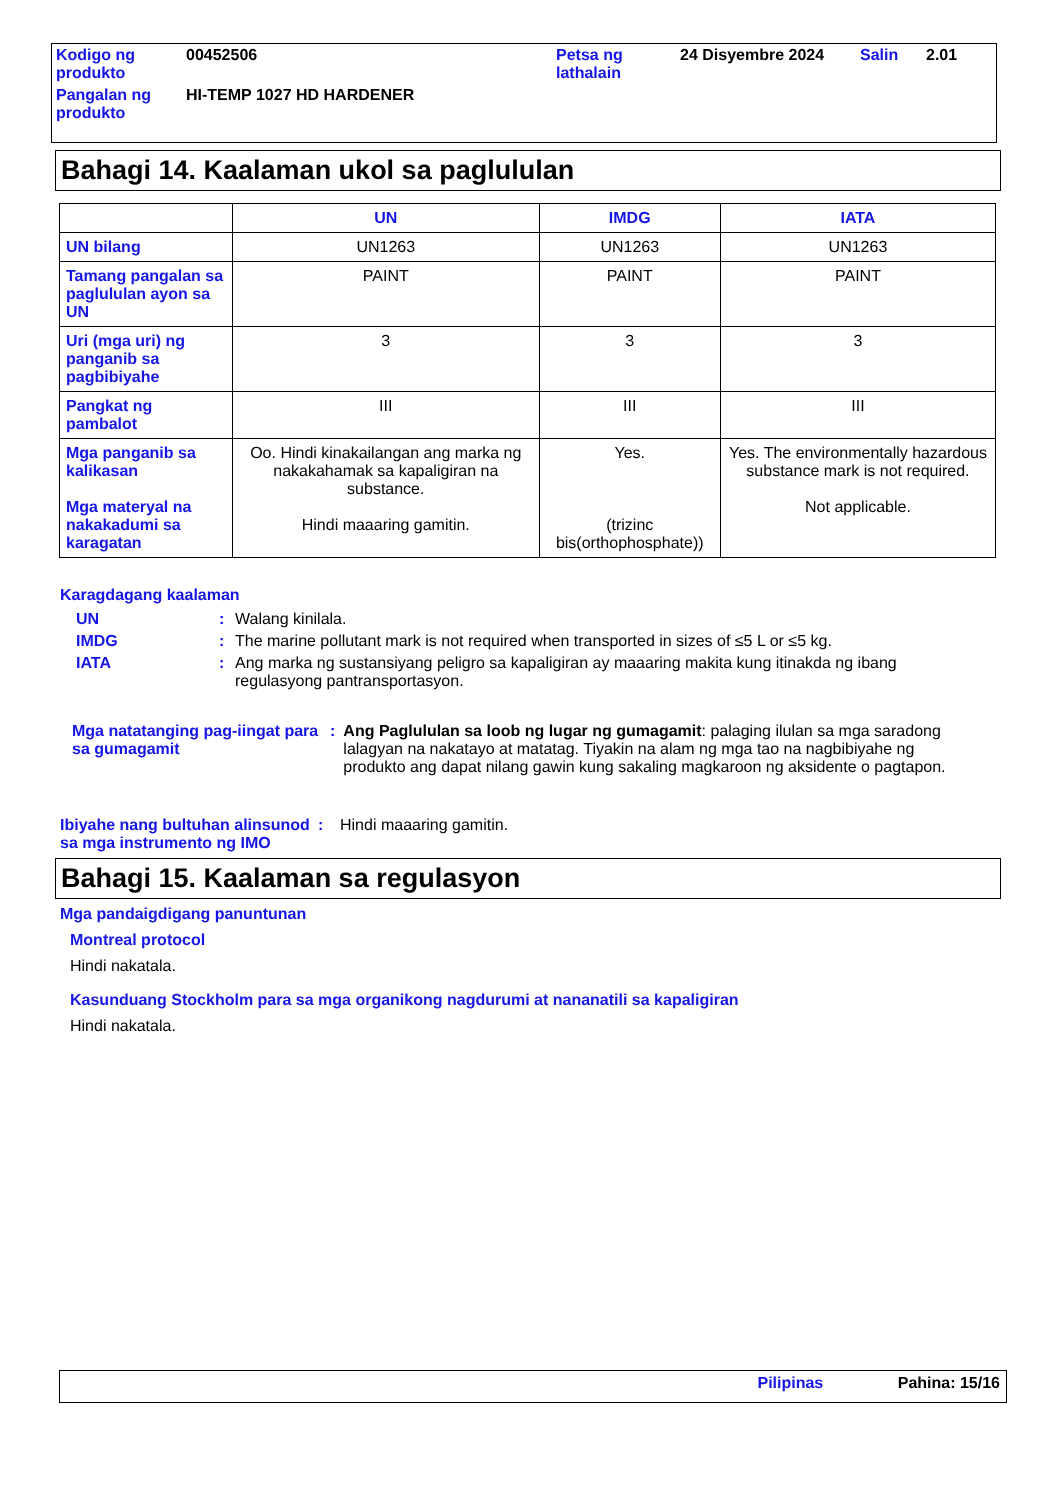| Kodigo ng produkto | 00452506 | Petsa ng lathalain | 24 Disyembre 2024 | Salin | 2.01 |
| Pangalan ng produkto | HI-TEMP 1027 HD HARDENER | | | | |
Bahagi 14. Kaalaman ukol sa paglululan
| | UN | IMDG | IATA |
| --- | --- | --- | --- |
| UN bilang | UN1263 | UN1263 | UN1263 |
| Tamang pangalan sa paglululan ayon sa UN | PAINT | PAINT | PAINT |
| Uri (mga uri) ng panganib sa pagbibiyahe | 3 | 3 | 3 |
| Pangkat ng pambalot | III | III | III |
| Mga panganib sa kalikasan Mga materyal na nakakadumi sa karagatan | Oo. Hindi kinakailangan ang marka ng nakakahamak sa kapaligiran na substance. Hindi maaaring gamitin. | Yes. (trizinc bis(orthophosphate)) | Yes. The environmentally hazardous substance mark is not required. Not applicable. |
Karagdagang kaalaman
| UN | : | Walang kinilala. |
| IMDG | : | The marine pollutant mark is not required when transported in sizes of ≤5 L or ≤5 kg. |
| IATA | : | Ang marka ng sustansiyang peligro sa kapaligiran ay maaaring makita kung itinakda ng ibang regulasyong pantransportasyon. |
| Mga natatanging pag-iingat para sa gumagamit | : | Ang Paglululan sa loob ng lugar ng gumagamit : palaging ilulan sa mga saradong lalagyan na nakatayo at matatag. Tiyakin na alam ng mga tao na nagbibiyahe ng produkto ang dapat nilang gawin kung sakaling magkaroon ng aksidente o pagtapon. |
| Ibiyahe nang bultuhan alinsunod sa mga instrumento ng IMO | : | Hindi maaaring gamitin. |
Bahagi 15. Kaalaman sa regulasyon
Mga pandaigdigang panuntunan
Montreal protocol
Hindi nakatala.
Kasunduang Stockholm para sa mga organikong nagdurumi at nananatili sa kapaligiran
Hindi nakatala.
Pilipinas Pahina: 15/16